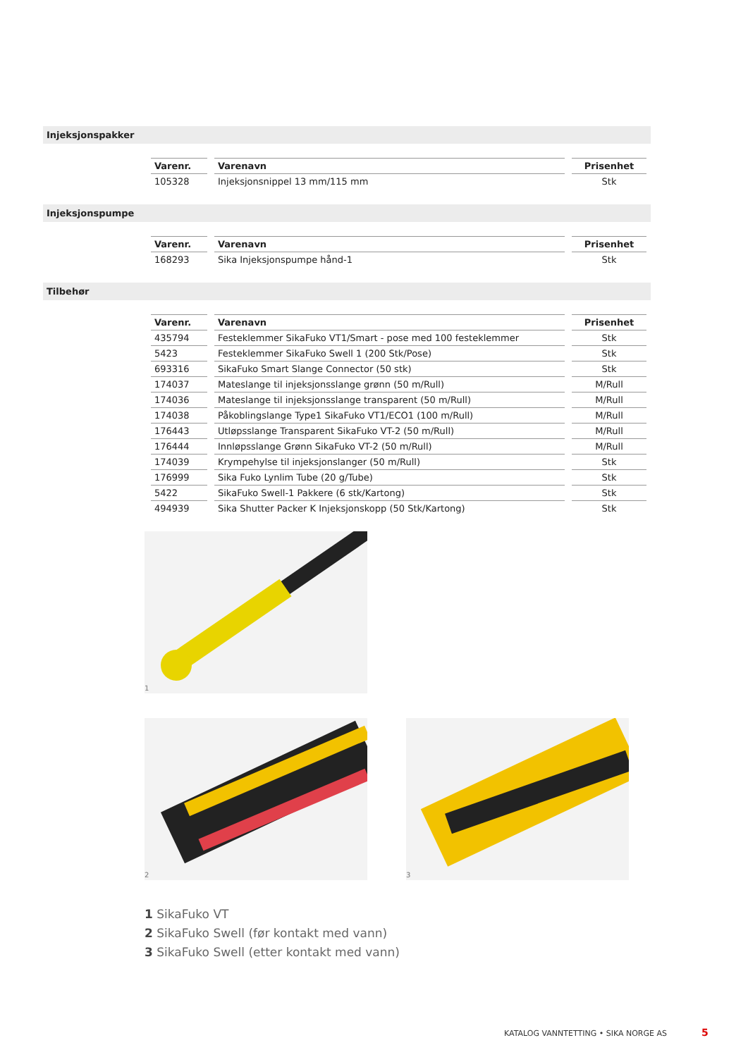Injeksjonspakker
| Varenr. | Varenavn | Prisenhet |
| --- | --- | --- |
| 105328 | Injeksjonsnippel 13 mm/115 mm | Stk |
Injeksjonspumpe
| Varenr. | Varenavn | Prisenhet |
| --- | --- | --- |
| 168293 | Sika Injeksjonspumpe hånd-1 | Stk |
Tilbehør
| Varenr. | Varenavn | Prisenhet |
| --- | --- | --- |
| 435794 | Festeklemmer SikaFuko VT1/Smart - pose med 100 festeklemmer | Stk |
| 5423 | Festeklemmer SikaFuko Swell 1 (200 Stk/Pose) | Stk |
| 693316 | SikaFuko Smart Slange Connector (50 stk) | Stk |
| 174037 | Mateslange til injeksjonsslange grønn (50 m/Rull) | M/Rull |
| 174036 | Mateslange til injeksjonsslange transparent (50 m/Rull) | M/Rull |
| 174038 | Påkoblingslange Type1 SikaFuko VT1/ECO1 (100 m/Rull) | M/Rull |
| 176443 | Utløpsslange Transparent SikaFuko VT-2 (50 m/Rull) | M/Rull |
| 176444 | Innløpsslange Grønn SikaFuko VT-2 (50 m/Rull) | M/Rull |
| 174039 | Krympehylse til injeksjonslanger (50 m/Rull) | Stk |
| 176999 | Sika Fuko Lynlim Tube (20 g/Tube) | Stk |
| 5422 | SikaFuko Swell-1 Pakkere (6 stk/Kartong) | Stk |
| 494939 | Sika Shutter Packer K Injeksjonskopp (50 Stk/Kartong) | Stk |
1
2 3
1 SikaFuko VT
2 SikaFuko Swell (før kontakt med vann)
3 SikaFuko Swell (etter kontakt med vann)
KATALOG VANNTETTING • SIKA NORGE AS
5